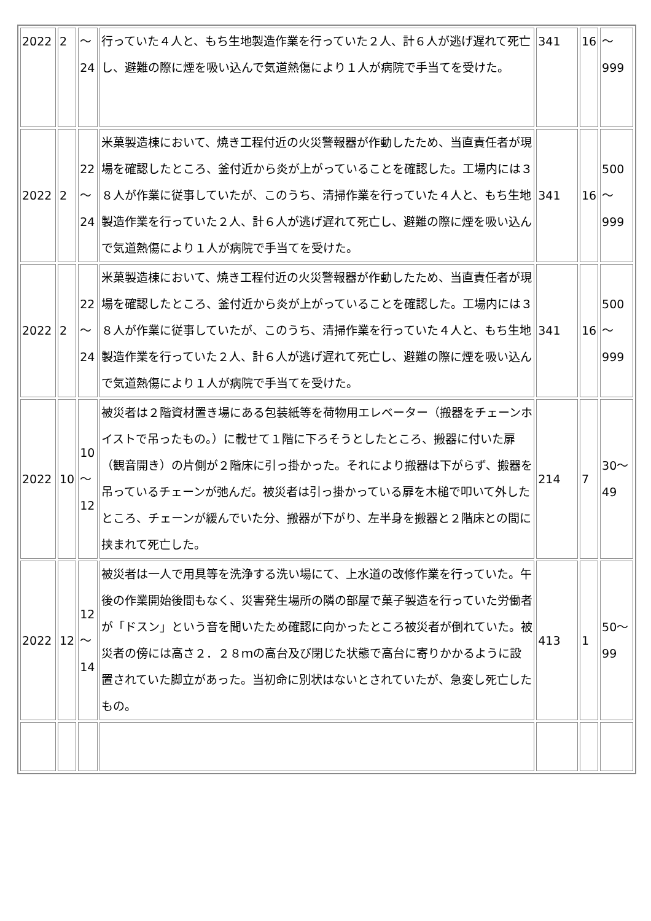| 2022 | 2 | ～ 24 | 行っていた４人と、もち生地製造作業を行っていた２人、計６人が逃げ遅れて死亡し、避難の際に煙を吸い込んで気道熱傷により１人が病院で手当てを受けた。 | 341 | 16 | ～ 999 |
| 2022 | 2 | 22 ～ 24 | 米菓製造棟において、焼き工程付近の火災警報器が作動したため、当直責任者が現場を確認したところ、釜付近から炎が上がっていることを確認した。工場内には３８人が作業に従事していたが、このうち、清掃作業を行っていた４人と、もち生地製造作業を行っていた２人、計６人が逃げ遅れて死亡し、避難の際に煙を吸い込んで気道熱傷により１人が病院で手当てを受けた。 | 341 | 16 | 500 ～ 999 |
| 2022 | 2 | 22 ～ 24 | 米菓製造棟において、焼き工程付近の火災警報器が作動したため、当直責任者が現場を確認したところ、釜付近から炎が上がっていることを確認した。工場内には３８人が作業に従事していたが、このうち、清掃作業を行っていた４人と、もち生地製造作業を行っていた２人、計６人が逃げ遅れて死亡し、避難の際に煙を吸い込んで気道熱傷により１人が病院で手当てを受けた。 | 341 | 16 | 500 ～ 999 |
| 2022 | 10 | 10 ～ 12 | 被災者は２階資材置き場にある包装紙等を荷物用エレベーター（搬器をチェーンホイストで吊ったもの。）に載せて１階に下ろそうとしたところ、搬器に付いた扉（観音開き）の片側が２階床に引っ掛かった。それにより搬器は下がらず、搬器を吊っているチェーンが弛んだ。被災者は引っ掛かっている扉を木槌で叩いて外したところ、チェーンが緩んでいた分、搬器が下がり、左半身を搬器と２階床との間に挟まれて死亡した。 | 214 | 7 | 30～ 49 |
| 2022 | 12 | 12 ～ 14 | 被災者は一人で用具等を洗浄する洗い場にて、上水道の改修作業を行っていた。午後の作業開始後間もなく、災害発生場所の隣の部屋で菓子製造を行っていた労働者が「ドスン」という音を聞いたため確認に向かったところ被災者が倒れていた。被災者の傍には高さ２．２８ｍの高台及び閉じた状態で高台に寄りかかるように設置されていた脚立があった。当初命に別状はないとされていたが、急変し死亡したもの。 | 413 | 1 | 50～ 99 |